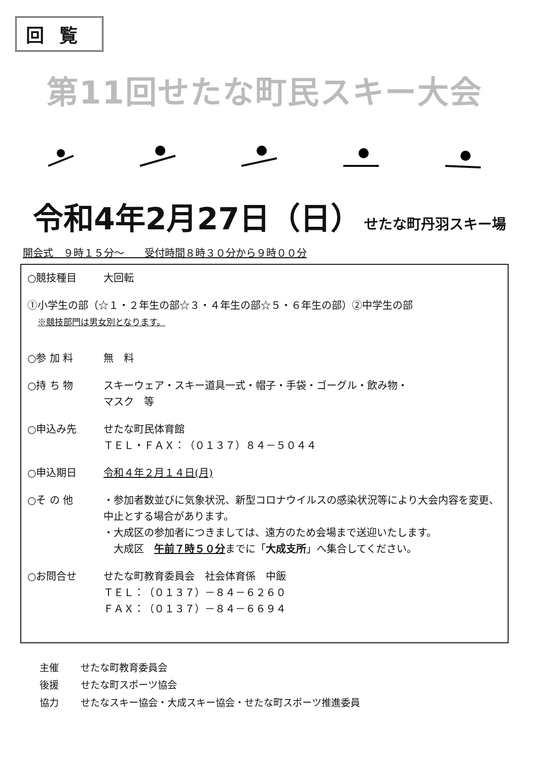回覧
第11回せたな町民スキー大会
令和4年2月27日（日） せたな町丹羽スキー場
開会式　９時１５分～　　受付時間８時３０分から９時００分
○競技種目 大回転
①小学生の部（☆１・２年生の部☆３・４年生の部☆５・６年生の部）②中学生の部
※競技部門は男女別となります。
○参 加 料 無　料
○持 ち 物 スキーウェア・スキー道具一式・帽子・手袋・ゴーグル・飲み物・
マスク　等
○申込み先 せたな町民体育館
ＴＥＬ・ＦＡＸ：（０１３７）８４－５０４４
○申込期日 令和４年２月１４日(月)
○そ の 他 ・参加者数並びに気象状況、新型コロナウイルスの感染状況等により大会内容を変更、中止とする場合があります。
・大成区の参加者につきましては、遠方のため会場まで送迎いたします。
　大成区　午前７時５０分までに「大成支所」へ集合してください。
○お問合せ せたな町教育委員会　社会体育係　中飯
ＴＥＬ：（０１３７）－８４－６２６０
ＦＡＸ：（０１３７）－８４－６６９４
| 主催 | せたな町教育委員会 |
| 後援 | せたな町スポーツ協会 |
| 協力 | せたなスキー協会・大成スキー協会・せたな町スポーツ推進委員 |